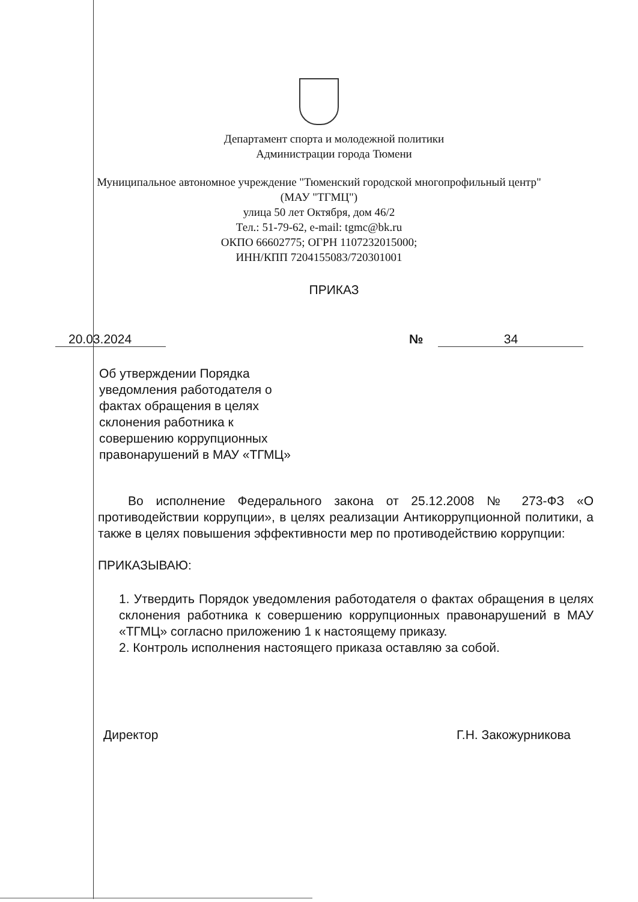Департамент спорта и молодежной политики
Администрации города Тюмени
Муниципальное автономное учреждение "Тюменский городской многопрофильный центр"
(МАУ "ТГМЦ")
улица 50 лет Октября, дом 46/2
Тел.: 51-79-62, e-mail: tgmc@bk.ru
ОКПО 66602775; ОГРН 1107232015000;
ИНН/КПП 7204155083/720301001
ПРИКАЗ
20.03.2024 № 34
Об утверждении Порядка уведомления работодателя о фактах обращения в целях склонения работника к совершению коррупционных правонарушений в МАУ «ТГМЦ»
Во исполнение Федерального закона от 25.12.2008 № 273-ФЗ «О противодействии коррупции», в целях реализации Антикоррупционной политики, а также в целях повышения эффективности мер по противодействию коррупции:
ПРИКАЗЫВАЮ:
1. Утвердить Порядок уведомления работодателя о фактах обращения в целях склонения работника к совершению коррупционных правонарушений в МАУ «ТГМЦ» согласно приложению 1 к настоящему приказу.
2. Контроль исполнения настоящего приказа оставляю за собой.
Директор Г.Н. Закожурникова